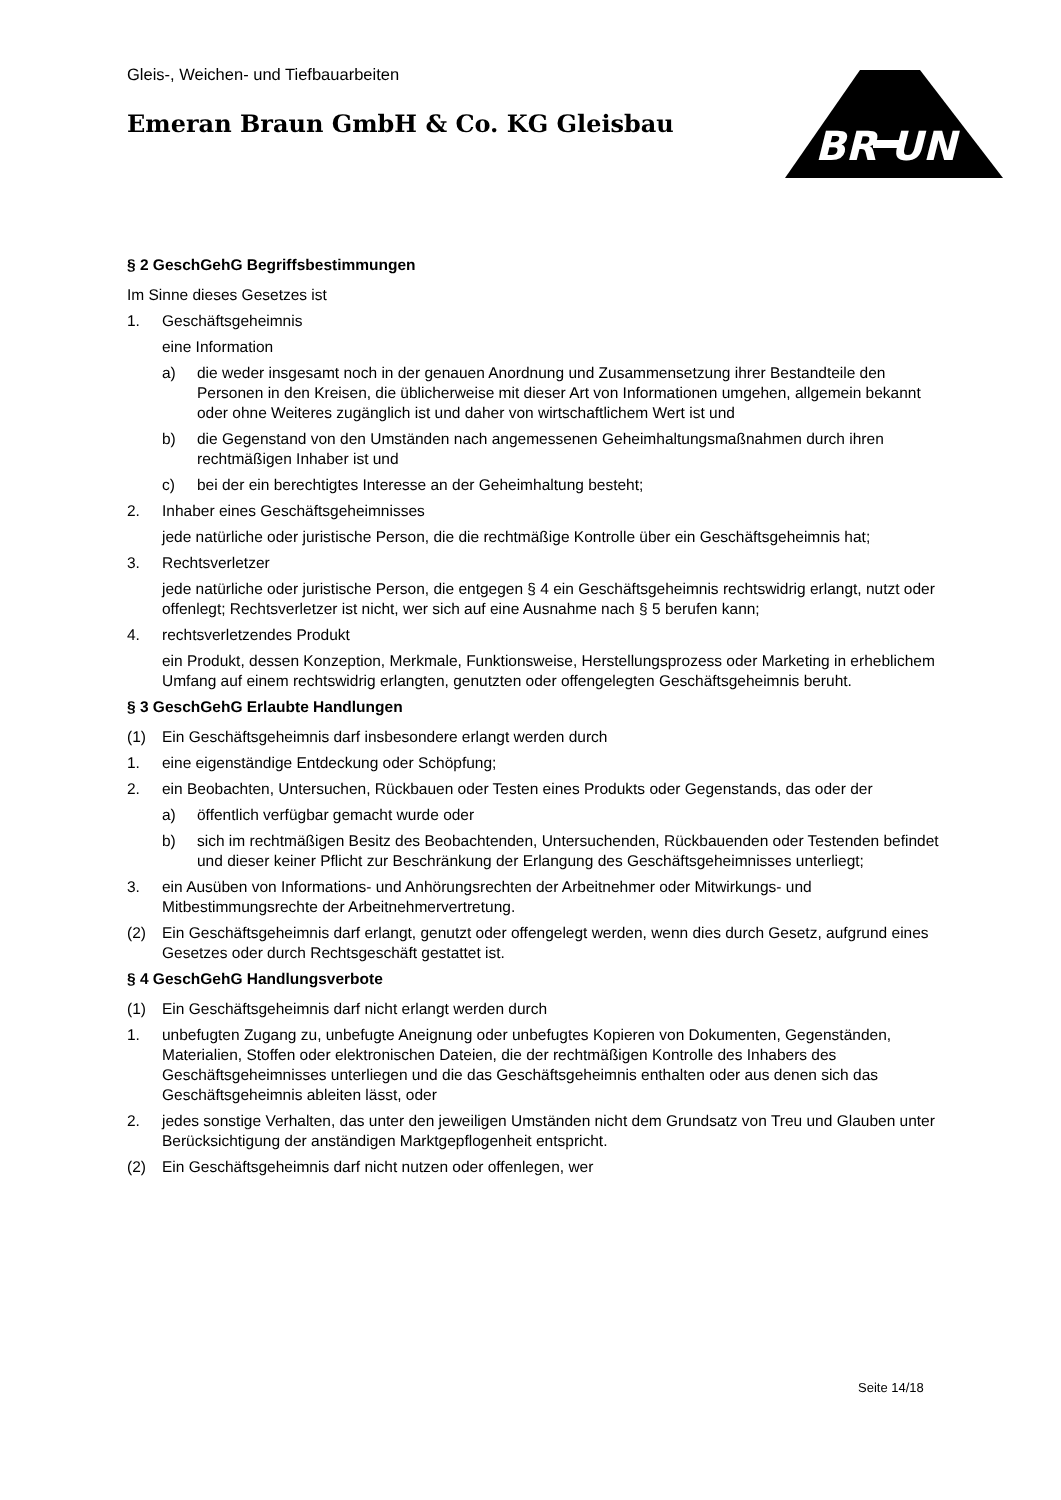Gleis-, Weichen- und Tiefbauarbeiten
Emeran Braun GmbH & Co. KG Gleisbau
BR UN
§ 2 GeschGehG Begriffsbestimmungen
Im Sinne dieses Gesetzes ist
1. Geschäftsgeheimnis
eine Information
a) die weder insgesamt noch in der genauen Anordnung und Zusammensetzung ihrer Bestandteile den Personen in den Kreisen, die üblicherweise mit dieser Art von Informationen umgehen, allgemein bekannt oder ohne Weiteres zugänglich ist und daher von wirtschaftlichem Wert ist und
b) die Gegenstand von den Umständen nach angemessenen Geheimhaltungsmaßnahmen durch ihren rechtmäßigen Inhaber ist und
c) bei der ein berechtigtes Interesse an der Geheimhaltung besteht;
2. Inhaber eines Geschäftsgeheimnisses
jede natürliche oder juristische Person, die die rechtmäßige Kontrolle über ein Geschäftsgeheimnis hat;
3. Rechtsverletzer
jede natürliche oder juristische Person, die entgegen § 4 ein Geschäftsgeheimnis rechtswidrig erlangt, nutzt oder offenlegt; Rechtsverletzer ist nicht, wer sich auf eine Ausnahme nach § 5 berufen kann;
4. rechtsverletzendes Produkt
ein Produkt, dessen Konzeption, Merkmale, Funktionsweise, Herstellungsprozess oder Marketing in erheblichem Umfang auf einem rechtswidrig erlangten, genutzten oder offengelegten Geschäftsgeheimnis beruht.
§ 3 GeschGehG Erlaubte Handlungen
(1) Ein Geschäftsgeheimnis darf insbesondere erlangt werden durch
1. eine eigenständige Entdeckung oder Schöpfung;
2. ein Beobachten, Untersuchen, Rückbauen oder Testen eines Produkts oder Gegenstands, das oder der
a) öffentlich verfügbar gemacht wurde oder
b) sich im rechtmäßigen Besitz des Beobachtenden, Untersuchenden, Rückbauenden oder Testenden befindet und dieser keiner Pflicht zur Beschränkung der Erlangung des Geschäftsgeheimnisses unterliegt;
3. ein Ausüben von Informations- und Anhörungsrechten der Arbeitnehmer oder Mitwirkungs- und Mitbestimmungsrechte der Arbeitnehmervertretung.
(2) Ein Geschäftsgeheimnis darf erlangt, genutzt oder offengelegt werden, wenn dies durch Gesetz, aufgrund eines Gesetzes oder durch Rechtsgeschäft gestattet ist.
§ 4 GeschGehG Handlungsverbote
(1) Ein Geschäftsgeheimnis darf nicht erlangt werden durch
1. unbefugten Zugang zu, unbefugte Aneignung oder unbefugtes Kopieren von Dokumenten, Gegenständen, Materialien, Stoffen oder elektronischen Dateien, die der rechtmäßigen Kontrolle des Inhabers des Geschäftsgeheimnisses unterliegen und die das Geschäftsgeheimnis enthalten oder aus denen sich das Geschäftsgeheimnis ableiten lässt, oder
2. jedes sonstige Verhalten, das unter den jeweiligen Umständen nicht dem Grundsatz von Treu und Glauben unter Berücksichtigung der anständigen Marktgepflogenheit entspricht.
(2) Ein Geschäftsgeheimnis darf nicht nutzen oder offenlegen, wer
Seite 14/18